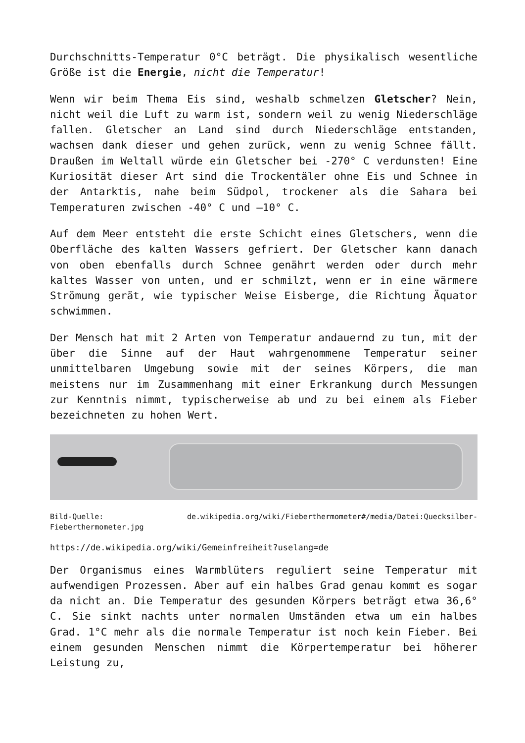Durchschnitts-Temperatur 0°C beträgt. Die physikalisch wesentliche Größe ist die Energie, nicht die Temperatur!
Wenn wir beim Thema Eis sind, weshalb schmelzen Gletscher? Nein, nicht weil die Luft zu warm ist, sondern weil zu wenig Niederschläge fallen. Gletscher an Land sind durch Niederschläge entstanden, wachsen dank dieser und gehen zurück, wenn zu wenig Schnee fällt. Draußen im Weltall würde ein Gletscher bei -270° C verdunsten! Eine Kuriosität dieser Art sind die Trockentäler ohne Eis und Schnee in der Antarktis, nahe beim Südpol, trockener als die Sahara bei Temperaturen zwischen -40° C und –10° C.
Auf dem Meer entsteht die erste Schicht eines Gletschers, wenn die Oberfläche des kalten Wassers gefriert. Der Gletscher kann danach von oben ebenfalls durch Schnee genährt werden oder durch mehr kaltes Wasser von unten, und er schmilzt, wenn er in eine wärmere Strömung gerät, wie typischer Weise Eisberge, die Richtung Äquator schwimmen.
Der Mensch hat mit 2 Arten von Temperatur andauernd zu tun, mit der über die Sinne auf der Haut wahrgenommene Temperatur seiner unmittelbaren Umgebung sowie mit der seines Körpers, die man meistens nur im Zusammenhang mit einer Erkrankung durch Messungen zur Kenntnis nimmt, typischerweise ab und zu bei einem als Fieber bezeichneten zu hohen Wert.
Bild-Quelle: de.wikipedia.org/wiki/Fieberthermometer#/media/Datei:Quecksilber-Fieberthermometer.jpg
https://de.wikipedia.org/wiki/Gemeinfreiheit?uselang=de
Der Organismus eines Warmblüters reguliert seine Temperatur mit aufwendigen Prozessen. Aber auf ein halbes Grad genau kommt es sogar da nicht an. Die Temperatur des gesunden Körpers beträgt etwa 36,6° C. Sie sinkt nachts unter normalen Umständen etwa um ein halbes Grad. 1°C mehr als die normale Temperatur ist noch kein Fieber. Bei einem gesunden Menschen nimmt die Körpertemperatur bei höherer Leistung zu,